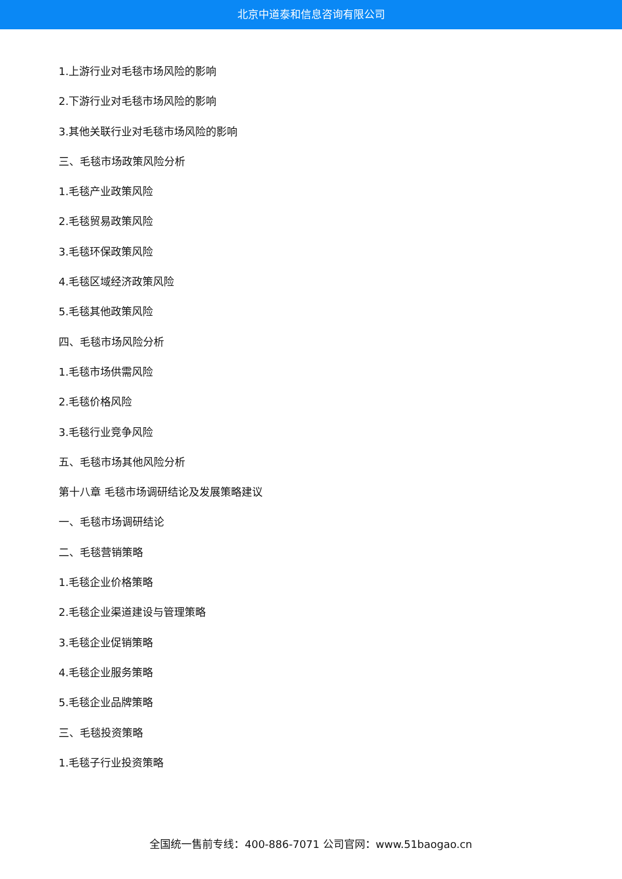北京中道泰和信息咨询有限公司
1.上游行业对毛毯市场风险的影响
2.下游行业对毛毯市场风险的影响
3.其他关联行业对毛毯市场风险的影响
三、毛毯市场政策风险分析
1.毛毯产业政策风险
2.毛毯贸易政策风险
3.毛毯环保政策风险
4.毛毯区域经济政策风险
5.毛毯其他政策风险
四、毛毯市场风险分析
1.毛毯市场供需风险
2.毛毯价格风险
3.毛毯行业竞争风险
五、毛毯市场其他风险分析
第十八章 毛毯市场调研结论及发展策略建议
一、毛毯市场调研结论
二、毛毯营销策略
1.毛毯企业价格策略
2.毛毯企业渠道建设与管理策略
3.毛毯企业促销策略
4.毛毯企业服务策略
5.毛毯企业品牌策略
三、毛毯投资策略
1.毛毯子行业投资策略
全国统一售前专线：400-886-7071 公司官网：www.51baogao.cn